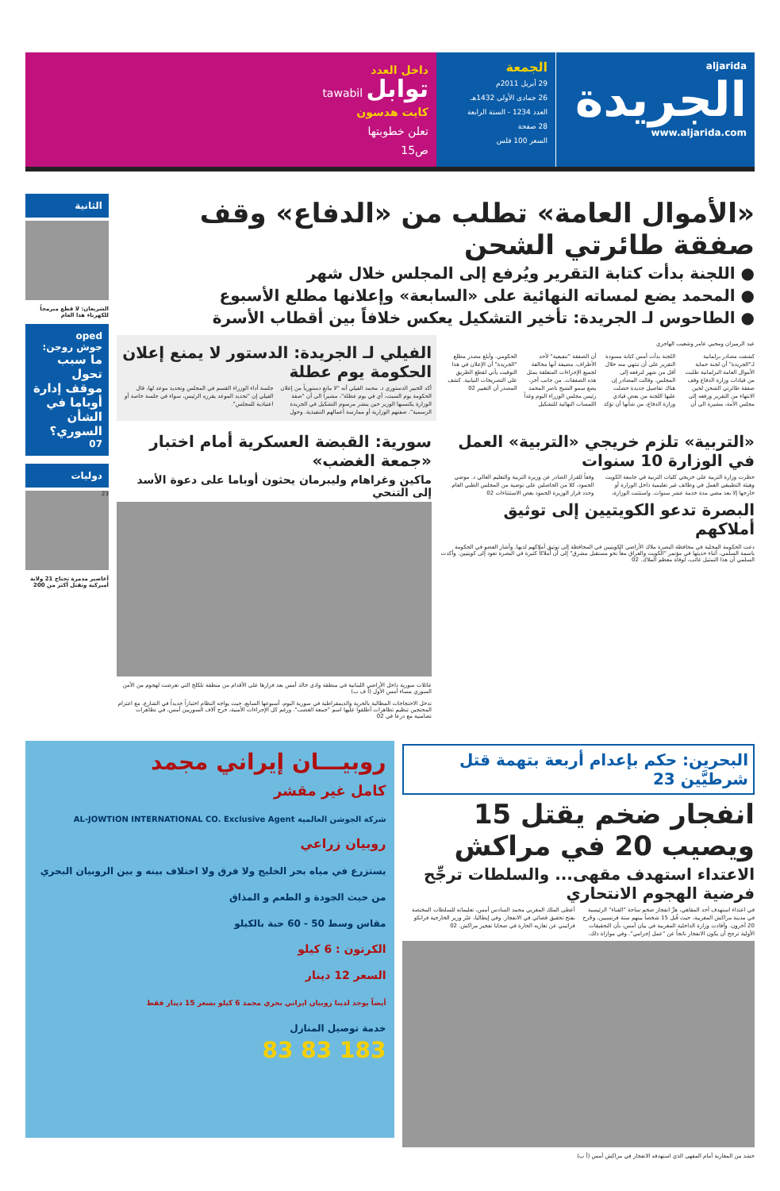aljarida
الجريدة
www.aljarida.com
الجمعة
29 أبريل 2011م
26 جمادى الأولى 1432هـ
العدد 1234 - السنة الرابعة
28 صفحة
السعر 100 فلس
داخل العدد
توابل tawabil
كايت هدسون
تعلن خطوبتها
ص15
«الأموال العامة» تطلب من «الدفاع» وقف صفقة طائرتي الشحن
● اللجنة بدأت كتابة التقرير ويُرفع إلى المجلس خلال شهر
● المحمد يضع لمساته النهائية على «السابعة» وإعلانها مطلع الأسبوع
● الطاحوس لـ الجريدة: تأخير التشكيل يعكس خلافاً بين أقطاب الأسرة
عيد الرميزان ومحيي عامر وشعيب الهاجري
كشفت مصادر برلمانية لـ"الجريدة" أن لجنة حماية الأموال العامة البرلمانية طلبت من قيادات وزارة الدفاع وقف صفقة طائرتي الشحن لحين الانتهاء من التقرير ورفعه إلى مجلس الأمة، مشيرة الى أن اللجنة بدأت أمس كتابة مسودة التقرير على أن تنتهي منه خلال أقل من شهر لترفعه إلى المجلس. وقالت المصادر إن هناك تفاصيل جديدة حصلت عليها اللجنة من بعض قيادي وزارة الدفاع، من شأنها أن تؤكد أن الصفقة "تنفيعية" لأحد الأطراف، مضيفة أنها مخالفة لجميع الإجراءات المتعلقة بمثل هذه الصفقات. من جانب آخر، يضع سمو الشيخ ناصر المحمد رئيس مجلس الوزراء اليوم وغداً اللمسات النهائية للتشكيل الحكومي. وأبلغ مصدر مطلع "الجريدة" أن الإعلان في هذا التوقيت يأتي لقطع الطريق على التصريحات النيابية. كشف المصدر أن التغيير 02
الفيلي لـ الجريدة: الدستور لا يمنع إعلان الحكومة يوم عطلة
أكد الخبير الدستوري د. محمد الفيلي أنه "لا مانع دستورياً من إعلان الحكومة يوم السبت، أي في يوم عطلة"، مشيراً الى أن "صفة الوزارة يكتسبها الوزير حين ينشر مرسوم التشكيل في الجريدة الرسمية". صفتهم الوزارية أو ممارسة أعمالهم التنفيذية. وحول جلسة أداء الوزراء القسم في المجلس وتحديد موعد لها، قال الفيلي إن "تحديد الموعد يقرره الرئيس، سواء في جلسة خاصة أو اعتيادية للمجلس".
«التربية» تلزم خريجي «التربية» العمل في الوزارة 10 سنوات
حظرت وزارة التربية على خريجي كليات التربية في جامعة الكويت وهيئة التطبيقي العمل في وظائف غير تعليمية داخل الوزارة أو خارجها إلا بعد مضي مدة خدمة عشر سنوات. واستثنت الوزارة، وفقاً للقرار الصادر عن وزيرة التربية والتعليم العالي د. موضي الحمود، كلا من الحاصلين على توصية من المجلس الطبي العام. وحدد قرار الوزيرة الحمود بعض الاستثناءات 02
البصرة تدعو الكويتيين إلى توثيق أملاكهم
دعت الحكومة المحلية في محافظة البصرة ملاك الأراضي الكويتيين في المحافظة إلى توثيق أملاكهم لديها. وأشار العضو في الحكومة باسمة السلمي، أثناء حديثها في مؤتمر "الكويت والعراق معاً نحو مستقبل مشرق" إلى أن أملاكاً كثيرة في البصرة تعود إلى كويتيين. وأكدت السلمي أن هذا التمثيل غائب، لوفاة معظم الملاك. 02
سورية: القبضة العسكرية أمام اختبار «جمعة الغضب»
ماكين وغراهام وليبرمان يحثون أوباما على دعوة الأسد إلى التنحي
عائلات سورية داخل الأراضي اللبنانية في منطقة وادي خالد أمس بعد فرارها على الأقدام من منطقة تلكلخ التي تعرضت لهجوم من الأمن السوري مساء أمس الأول (أ ف ب)
تدخل الاحتجاجات المطالبة بالحرية والديمقراطية في سورية اليوم، أسبوعها السابع، حيث يواجه النظام اختباراً جديداً في الشارع، مع اعتزام المحتجين تنظيم تظاهرات أطلقوا عليها اسم "جمعة الغضب". ورغم كل الإجراءات الأمنية، خرج آلاف السوريين أمس، في تظاهرات تضامنية مع درعا في 02
الثانية
الشريعان: لا قطع مبرمجاً للكهرباء هذا العام
oped
جوش روجن:
ما سبب تحول موقف إدارة أوباما في الشأن السوري؟
07
دوليات
23
أعاصير مدمرة تجتاح 21 ولاية أميركية وتقتل أكثر من 200
البحرين: حكم بإعدام أربعة بتهمة قتل شرطيَّين 23
انفجار ضخم يقتل 15 ويصيب 20 في مراكش
الاعتداء استهدف مقهى... والسلطات ترجِّح فرضية الهجوم الانتحاري
في اعتداء استهدف أحد المقاهي، هزَّ انفجار ضخم ساحة "الفناء" الرئيسية في مدينة مراكش المغربية، حيث قُتل 15 شخصاً بينهم ستة فرنسيين، وجُرح 20 آخرون. وأفادت وزارة الداخلية المغربية في بيان أمس، بأن التحقيقات الأولية ترجح أن يكون الانفجار ناتجاً عن "عمل إجرامي". وفي موازاة ذلك، أعطى الملك المغربي محمد السادس أمس، تعليماته للسلطات المختصة بفتح تحقيق قضائي في الانفجار. وفي إيطاليا، عبّر وزير الخارجية فرانكو فراتيني عن تعازيه الحارة في ضحايا تفجير مراكش. 02
حشد من المغاربة أمام المقهى الذي استهدفه الانفجار في مراكش أمس (أ ب)
روبيـــان إيراني مجمد
كامل غير مقشر
شركة الجوشن العالمية AL-JOWTION INTERNATIONAL CO. Exclusive Agent
روبيان زراعي
يستزرع في مياه بحر الخليج ولا فرق ولا اختلاف بينه و بين الروبيان البحري من حيث الجودة و الطعم و المذاق
مقاس وسط 50 - 60 حبة بالكيلو
الكرتون : 6 كيلو
السعر 12 دينار
أيضاً يوجد لدينا روبيان ايراني بحري مجمد 6 كيلو بسعر 15 دينار فقط
خدمة توصيل المنازل
183 83 83